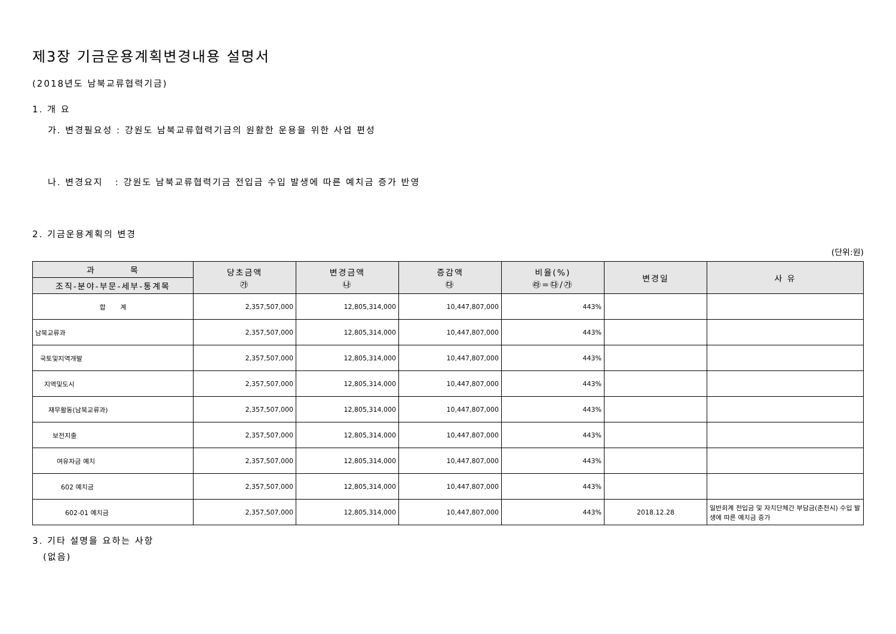제3장 기금운용계획변경내용 설명서
(2018년도 남북교류협력기금)
1. 개 요
가. 변경필요성 : 강원도 남북교류협력기금의 원활한 운용을 위한 사업 편성
나. 변경요지 : 강원도 남북교류협력기금 전입금 수입 발생에 따른 예치금 증가 반영
2. 기금운용계획의 변경
(단위:원)
| 과 목 | 당초금액 ㉮ | 변경금액 ㉯ | 증감액 ㉰ | 비율(%) ㉱=㉰/㉮ | 변경일 | 사 유 |
| --- | --- | --- | --- | --- | --- | --- |
| 조직-분야-부문-세부-통계목 | | | | | | |
| 합 계 | 2,357,507,000 | 12,805,314,000 | 10,447,807,000 | 443% | | |
| 남북교류과 | 2,357,507,000 | 12,805,314,000 | 10,447,807,000 | 443% | | |
| 국토및지역개발 | 2,357,507,000 | 12,805,314,000 | 10,447,807,000 | 443% | | |
| 지역및도시 | 2,357,507,000 | 12,805,314,000 | 10,447,807,000 | 443% | | |
| 재무활동(남북교류과) | 2,357,507,000 | 12,805,314,000 | 10,447,807,000 | 443% | | |
| 보전지출 | 2,357,507,000 | 12,805,314,000 | 10,447,807,000 | 443% | | |
| 여유자금 예치 | 2,357,507,000 | 12,805,314,000 | 10,447,807,000 | 443% | | |
| 602 예치금 | 2,357,507,000 | 12,805,314,000 | 10,447,807,000 | 443% | | |
| 602-01 예치금 | 2,357,507,000 | 12,805,314,000 | 10,447,807,000 | 443% | 2018.12.28 | 일반회계 전입금 및 자치단체간 부담금(춘천시) 수입 발생에 따른 예치금 증가 |
3. 기타 설명을 요하는 사항
(없음)